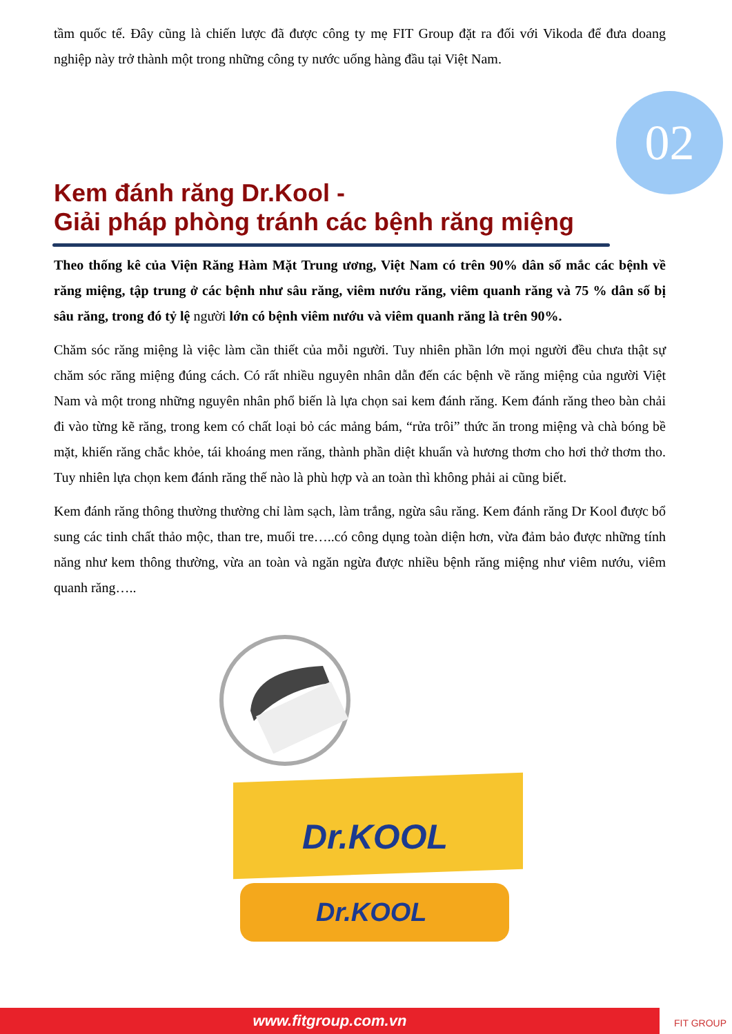02
tầm quốc tế. Đây cũng là chiến lược đã được công ty mẹ FIT Group đặt ra đối với Vikoda để đưa doang nghiệp này trở thành một trong những công ty nước uống hàng đầu tại Việt Nam.
Kem đánh răng Dr.Kool -
Giải pháp phòng tránh các bệnh răng miệng
Theo thống kê của Viện Răng Hàm Mặt Trung ương, Việt Nam có trên 90% dân số mắc các bệnh về răng miệng, tập trung ở các bệnh như sâu răng, viêm nướu răng, viêm quanh răng và 75 % dân số bị sâu răng, trong đó tỷ lệ người lớn có bệnh viêm nướu và viêm quanh răng là trên 90%.
Chăm sóc răng miệng là việc làm cần thiết của mỗi người. Tuy nhiên phần lớn mọi người đều chưa thật sự chăm sóc răng miệng đúng cách. Có rất nhiều nguyên nhân dẫn đến các bệnh về răng miệng của người Việt Nam và một trong những nguyên nhân phổ biến là lựa chọn sai kem đánh răng. Kem đánh răng theo bàn chải đi vào từng kẽ răng, trong kem có chất loại bỏ các mảng bám, “rửa trôi” thức ăn trong miệng và chà bóng bề mặt, khiến răng chắc khỏe, tái khoáng men răng, thành phần diệt khuẩn và hương thơm cho hơi thở thơm tho. Tuy nhiên lựa chọn kem đánh răng thế nào là phù hợp và an toàn thì không phải ai cũng biết.
Kem đánh răng thông thường thường chỉ làm sạch, làm trắng, ngừa sâu răng. Kem đánh răng Dr Kool được bổ sung các tinh chất thảo mộc, than tre, muối tre…..có công dụng toàn diện hơn, vừa đảm bảo được những tính năng như kem thông thường, vừa an toàn và ngăn ngừa được nhiều bệnh răng miệng như viêm nướu, viêm quanh răng…..
Dr.KOOL
Dr.KOOL
www.fitgroup.com.vn FIT GROUP